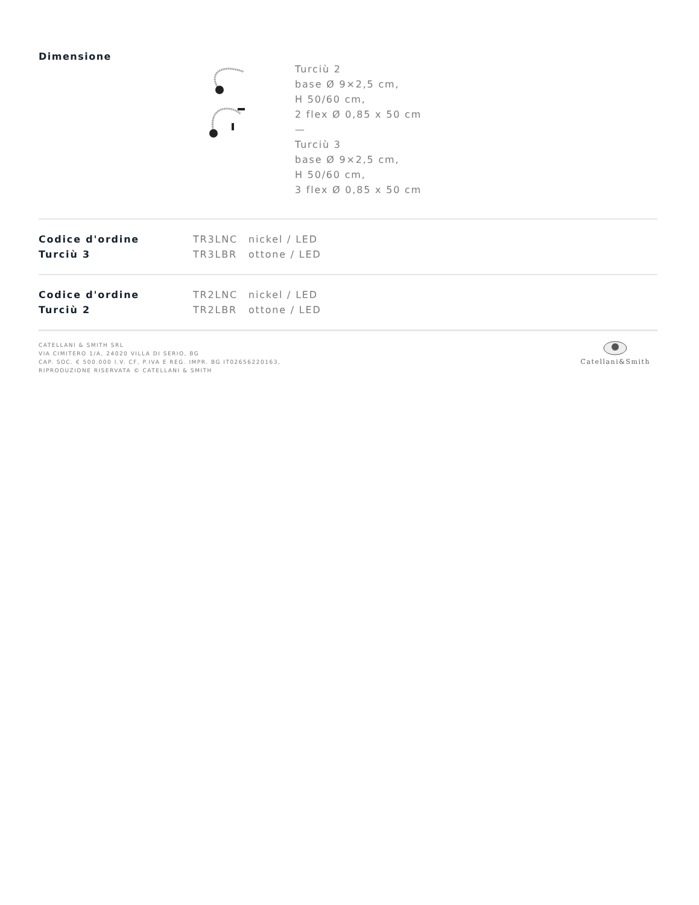Dimensione
Turciù 2
base Ø 9×2,5 cm,
H 50/60 cm,
2 flex Ø 0,85 x 50 cm
—
Turciù 3
base Ø 9×2,5 cm,
H 50/60 cm,
3 flex Ø 0,85 x 50 cm
| Codice d'ordine | TR3LNC | nickel / LED |
| Turciù 3 | TR3LBR | ottone / LED |
| Codice d'ordine | TR2LNC | nickel / LED |
| Turciù 2 | TR2LBR | ottone / LED |
CATELLANI & SMITH SRL
VIA CIMITERO 1/A, 24020 VILLA DI SERIO, BG
CAP. SOC. € 500.000 I.V. CF, P.IVA E REG. IMPR. BG IT02656220163,
RIPRODUZIONE RISERVATA © CATELLANI & SMITH
Catellani&Smith